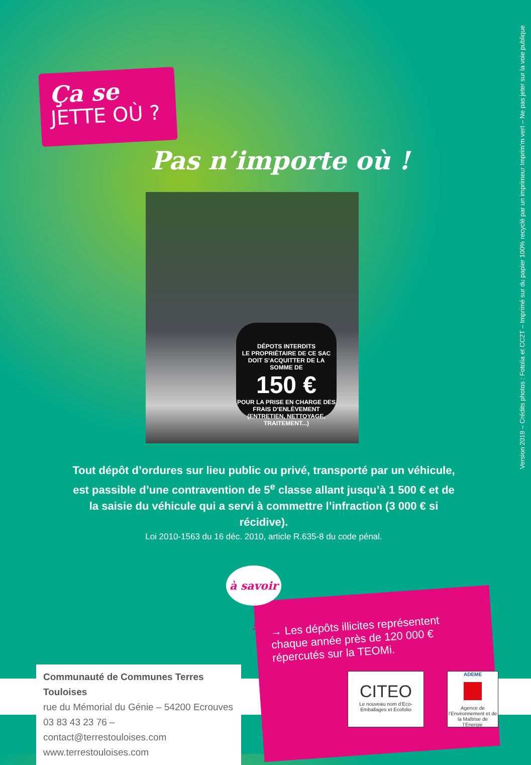Ça se
JETTE OÙ ?
Pas n’importe où !
DÉPOTS INTERDITS
LE PROPRIÉTAIRE DE CE SAC DOIT S’ACQUITTER DE LA SOMME DE
150 €
POUR LA PRISE EN CHARGE DES FRAIS D’ENLÈVEMENT (ENTRETIEN, NETTOYAGE, TRAITEMENT...)
Tout dépôt d’ordures sur lieu public ou privé, transporté par un véhicule, est passible d’une contravention de 5<sup>e</sup> classe allant jusqu’à 1 500 € et de la saisie du véhicule qui a servi à commettre l’infraction (3 000 € si récidive).
Loi 2010-1563 du 16 déc. 2010, article R.635-8 du code pénal.
→ Les dépôts illicites représentent chaque année près de 120 000 € répercutés sur la TEOMi.
à savoir !
Communauté de Communes Terres Touloises
rue du Mémorial du Génie – 54200 Ecrouves
03 83 43 23 76 – contact@terrestouloises.com
www.terrestouloises.com
CITEO
Le nouveau nom d’Eco-Emballages et Ecofolio
ADEME
Agence de l’Environnement et de la Maîtrise de l’Energie
Version 2019 – Crédits photos : Fotolia et CC2T – Imprimé sur du papier 100% recyclé par un imprimeur Imprim’m vert – Ne pas jeter sur la voie publique